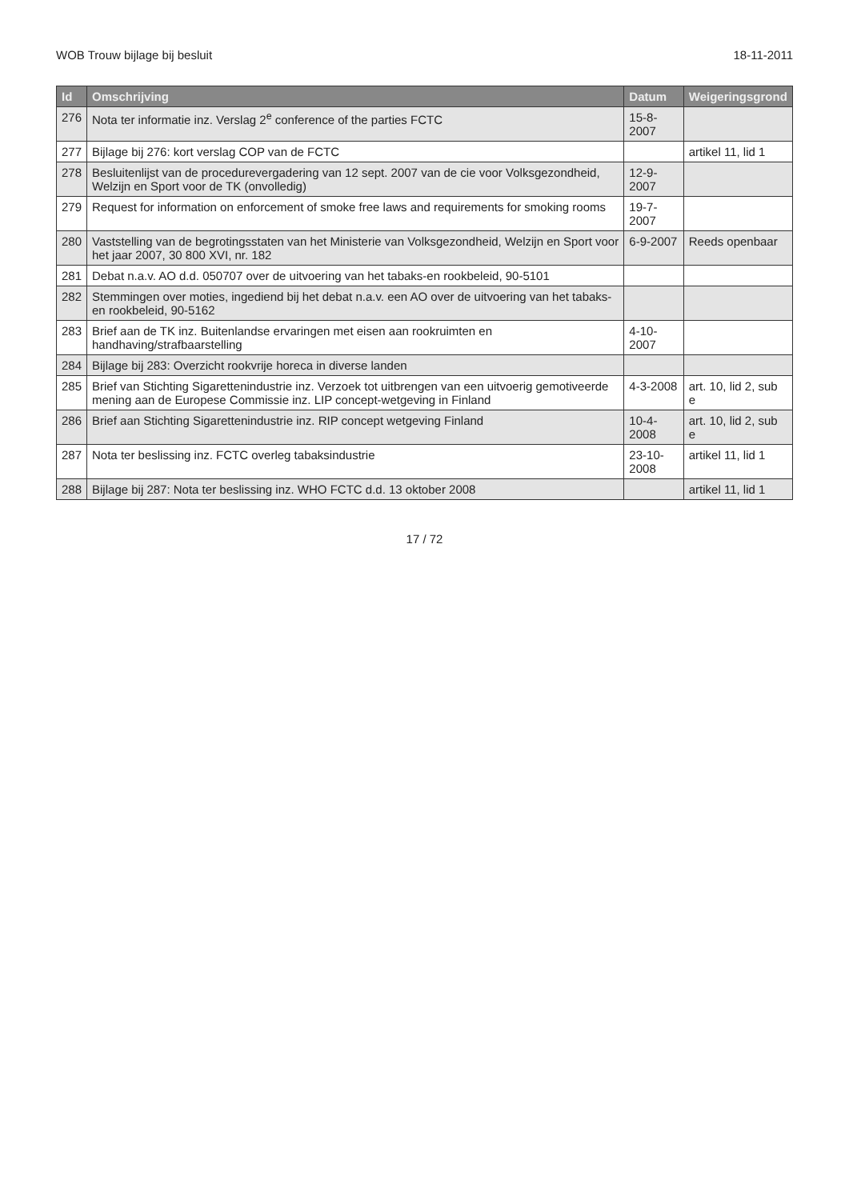WOB Trouw bijlage bij besluit 18-11-2011
| Id | Omschrijving | Datum | Weigeringsgrond |
| --- | --- | --- | --- |
| 276 | Nota ter informatie inz. Verslag 2<sup>e</sup> conference of the parties FCTC | 15-8-2007 | |
| 277 | Bijlage bij 276: kort verslag COP van de FCTC | | artikel 11, lid 1 |
| 278 | Besluitenlijst van de procedurevergadering van 12 sept. 2007 van de cie voor Volksgezondheid, Welzijn en Sport voor de TK (onvolledig) | 12-9-2007 | |
| 279 | Request for information on enforcement of smoke free laws and requirements for smoking rooms | 19-7-2007 | |
| 280 | Vaststelling van de begrotingsstaten van het Ministerie van Volksgezondheid, Welzijn en Sport voor het jaar 2007, 30 800 XVI, nr. 182 | 6-9-2007 | Reeds openbaar |
| 281 | Debat n.a.v. AO d.d. 050707 over de uitvoering van het tabaks-en rookbeleid, 90-5101 | | |
| 282 | Stemmingen over moties, ingediend bij het debat n.a.v. een AO over de uitvoering van het tabaks- en rookbeleid, 90-5162 | | |
| 283 | Brief aan de TK inz. Buitenlandse ervaringen met eisen aan rookruimten en handhaving/strafbaarstelling | 4-10-2007 | |
| 284 | Bijlage bij 283: Overzicht rookvrije horeca in diverse landen | | |
| 285 | Brief van Stichting Sigarettenindustrie inz. Verzoek tot uitbrengen van een uitvoerig gemotiveerde mening aan de Europese Commissie inz. LIP concept-wetgeving in Finland | 4-3-2008 | art. 10, lid 2, sub e |
| 286 | Brief aan Stichting Sigarettenindustrie inz. RIP concept wetgeving Finland | 10-4-2008 | art. 10, lid 2, sub e |
| 287 | Nota ter beslissing inz. FCTC overleg tabaksindustrie | 23-10-2008 | artikel 11, lid 1 |
| 288 | Bijlage bij 287: Nota ter beslissing inz. WHO FCTC d.d. 13 oktober 2008 | | artikel 11, lid 1 |
17 / 72